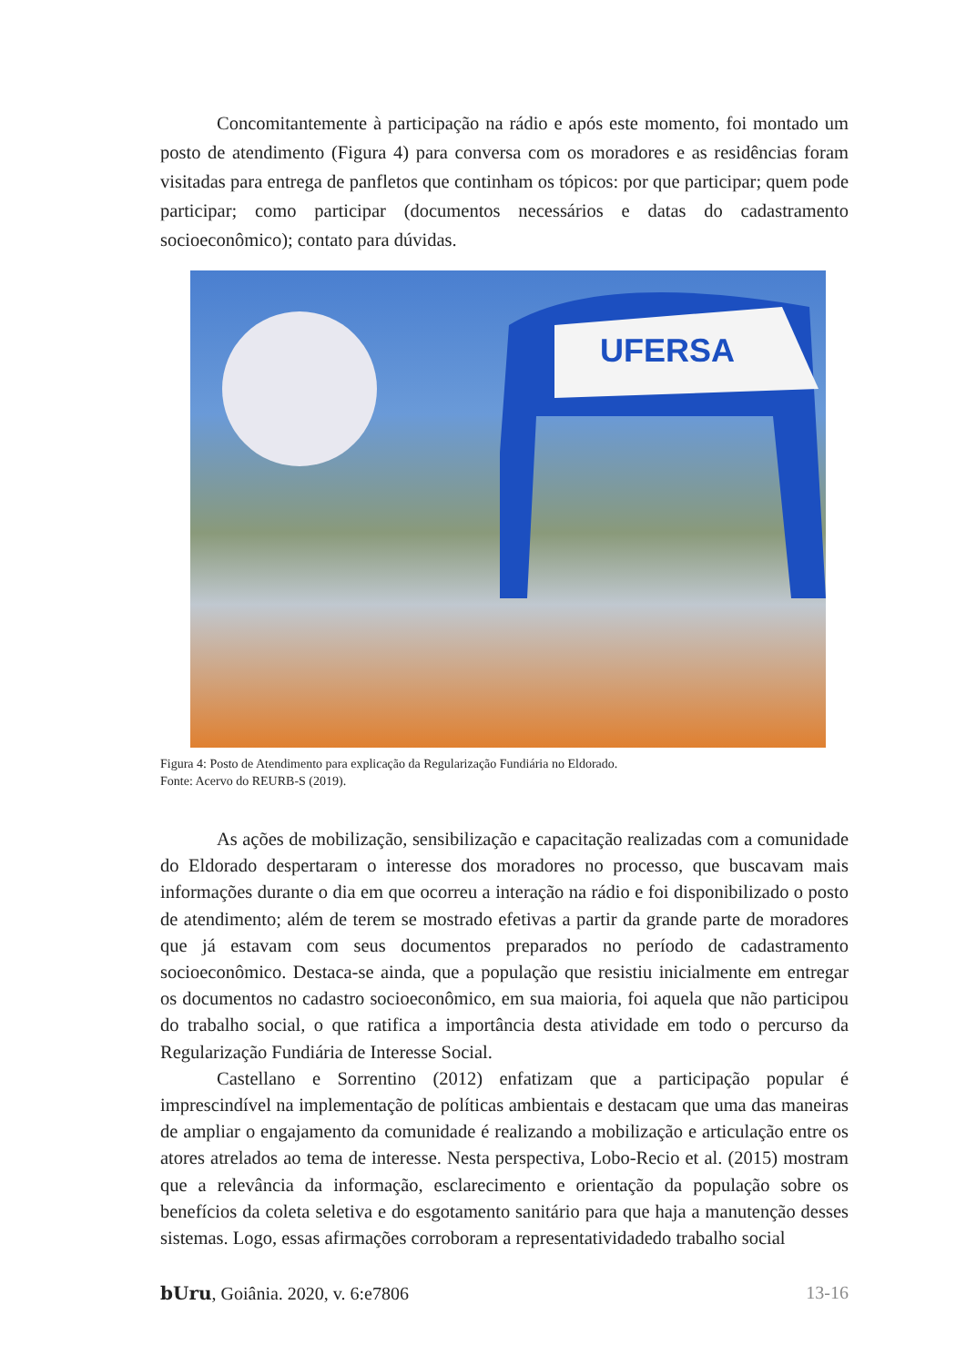Concomitantemente à participação na rádio e após este momento, foi montado um posto de atendimento (Figura 4) para conversa com os moradores e as residências foram visitadas para entrega de panfletos que continham os tópicos: por que participar; quem pode participar; como participar (documentos necessários e datas do cadastramento socioeconômico); contato para dúvidas.
UFERSA
Figura 4: Posto de Atendimento para explicação da Regularização Fundiária no Eldorado.
Fonte: Acervo do REURB-S (2019).
As ações de mobilização, sensibilização e capacitação realizadas com a comunidade do Eldorado despertaram o interesse dos moradores no processo, que buscavam mais informações durante o dia em que ocorreu a interação na rádio e foi disponibilizado o posto de atendimento; além de terem se mostrado efetivas a partir da grande parte de moradores que já estavam com seus documentos preparados no período de cadastramento socioeconômico. Destaca-se ainda, que a população que resistiu inicialmente em entregar os documentos no cadastro socioeconômico, em sua maioria, foi aquela que não participou do trabalho social, o que ratifica a importância desta atividade em todo o percurso da Regularização Fundiária de Interesse Social.
Castellano e Sorrentino (2012) enfatizam que a participação popular é imprescindível na implementação de políticas ambientais e destacam que uma das maneiras de ampliar o engajamento da comunidade é realizando a mobilização e articulação entre os atores atrelados ao tema de interesse. Nesta perspectiva, Lobo-Recio et al. (2015) mostram que a relevância da informação, esclarecimento e orientação da população sobre os benefícios da coleta seletiva e do esgotamento sanitário para que haja a manutenção desses sistemas. Logo, essas afirmações corroboram a representatividadedo trabalho social
bUru, Goiânia. 2020, v. 6:e7806 13-16